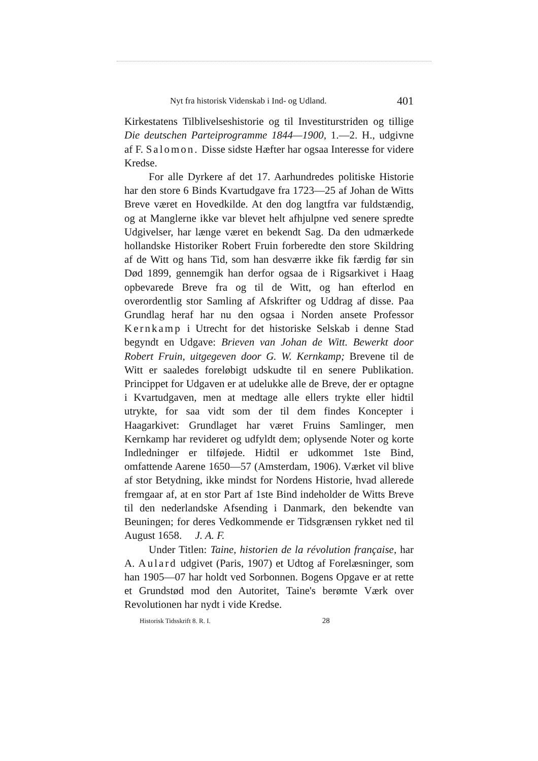Nyt fra historisk Videnskab i Ind- og Udland. 401
Kirkestatens Tilblivelseshistorie og til Investiturstriden og tillige Die deutschen Parteiprogramme 1844—1900, 1.—2. H., udgivne af F. Salomon. Disse sidste Hæfter har ogsaa Interesse for videre Kredse.
For alle Dyrkere af det 17. Aarhundredes politiske Historie har den store 6 Binds Kvartudgave fra 1723—25 af Johan de Witts Breve været en Hovedkilde. At den dog langtfra var fuldstændig, og at Manglerne ikke var blevet helt afhjulpne ved senere spredte Udgivelser, har længe været en bekendt Sag. Da den udmærkede hollandske Historiker Robert Fruin forberedte den store Skildring af de Witt og hans Tid, som han desværre ikke fik færdig før sin Død 1899, gennemgik han derfor ogsaa de i Rigsarkivet i Haag opbevarede Breve fra og til de Witt, og han efterlod en overordentlig stor Samling af Afskrifter og Uddrag af disse. Paa Grundlag heraf har nu den ogsaa i Norden ansete Professor Kernkamp i Utrecht for det historiske Selskab i denne Stad begyndt en Udgave: Brieven van Johan de Witt. Bewerkt door Robert Fruin, uitgegeven door G. W. Kernkamp; Brevene til de Witt er saaledes foreløbigt udskudte til en senere Publikation. Princippet for Udgaven er at udelukke alle de Breve, der er optagne i Kvartudgaven, men at medtage alle ellers trykte eller hidtil utrykte, for saa vidt som der til dem findes Koncepter i Haagarkivet: Grundlaget har været Fruins Samlinger, men Kernkamp har revideret og udfyldt dem; oplysende Noter og korte Indledninger er tilføjede. Hidtil er udkommet 1ste Bind, omfattende Aarene 1650—57 (Amsterdam, 1906). Værket vil blive af stor Betydning, ikke mindst for Nordens Historie, hvad allerede fremgaar af, at en stor Part af 1ste Bind indeholder de Witts Breve til den nederlandske Afsending i Danmark, den bekendte van Beuningen; for deres Vedkommende er Tidsgrænsen rykket ned til August 1658. J. A. F.
Under Titlen: Taine, historien de la révolution française, har A. Aulard udgivet (Paris, 1907) et Udtog af Forelæsninger, som han 1905—07 har holdt ved Sorbonnen. Bogens Opgave er at rette et Grundstød mod den Autoritet, Taine's berømte Værk over Revolutionen har nydt i vide Kredse.
Historisk Tidsskrift 8. R. I. 28